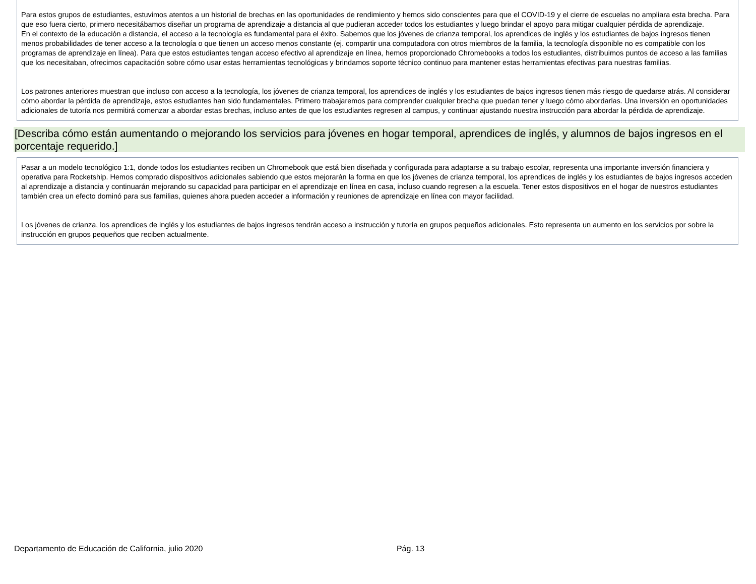Para estos grupos de estudiantes, estuvimos atentos a un historial de brechas en las oportunidades de rendimiento y hemos sido conscientes para que el COVID-19 y el cierre de escuelas no ampliara esta brecha. Para que eso fuera cierto, primero necesitábamos diseñar un programa de aprendizaje a distancia al que pudieran acceder todos los estudiantes y luego brindar el apoyo para mitigar cualquier pérdida de aprendizaje.
En el contexto de la educación a distancia, el acceso a la tecnología es fundamental para el éxito. Sabemos que los jóvenes de crianza temporal, los aprendices de inglés y los estudiantes de bajos ingresos tienen menos probabilidades de tener acceso a la tecnología o que tienen un acceso menos constante (ej. compartir una computadora con otros miembros de la familia, la tecnología disponible no es compatible con los programas de aprendizaje en línea). Para que estos estudiantes tengan acceso efectivo al aprendizaje en línea, hemos proporcionado Chromebooks a todos los estudiantes, distribuimos puntos de acceso a las familias que los necesitaban, ofrecimos capacitación sobre cómo usar estas herramientas tecnológicas y brindamos soporte técnico continuo para mantener estas herramientas efectivas para nuestras familias.
Los patrones anteriores muestran que incluso con acceso a la tecnología, los jóvenes de crianza temporal, los aprendices de inglés y los estudiantes de bajos ingresos tienen más riesgo de quedarse atrás. Al considerar cómo abordar la pérdida de aprendizaje, estos estudiantes han sido fundamentales. Primero trabajaremos para comprender cualquier brecha que puedan tener y luego cómo abordarlas. Una inversión en oportunidades adicionales de tutoría nos permitirá comenzar a abordar estas brechas, incluso antes de que los estudiantes regresen al campus, y continuar ajustando nuestra instrucción para abordar la pérdida de aprendizaje.
[Describa cómo están aumentando o mejorando los servicios para jóvenes en hogar temporal, aprendices de inglés, y alumnos de bajos ingresos en el porcentaje requerido.]
Pasar a un modelo tecnológico 1:1, donde todos los estudiantes reciben un Chromebook que está bien diseñada y configurada para adaptarse a su trabajo escolar, representa una importante inversión financiera y operativa para Rocketship. Hemos comprado dispositivos adicionales sabiendo que estos mejorarán la forma en que los jóvenes de crianza temporal, los aprendices de inglés y los estudiantes de bajos ingresos acceden al aprendizaje a distancia y continuarán mejorando su capacidad para participar en el aprendizaje en línea en casa, incluso cuando regresen a la escuela. Tener estos dispositivos en el hogar de nuestros estudiantes también crea un efecto dominó para sus familias, quienes ahora pueden acceder a información y reuniones de aprendizaje en línea con mayor facilidad.
Los jóvenes de crianza, los aprendices de inglés y los estudiantes de bajos ingresos tendrán acceso a instrucción y tutoría en grupos pequeños adicionales. Esto representa un aumento en los servicios por sobre la instrucción en grupos pequeños que reciben actualmente.
Departamento de Educación de California, julio 2020 Pág. 13